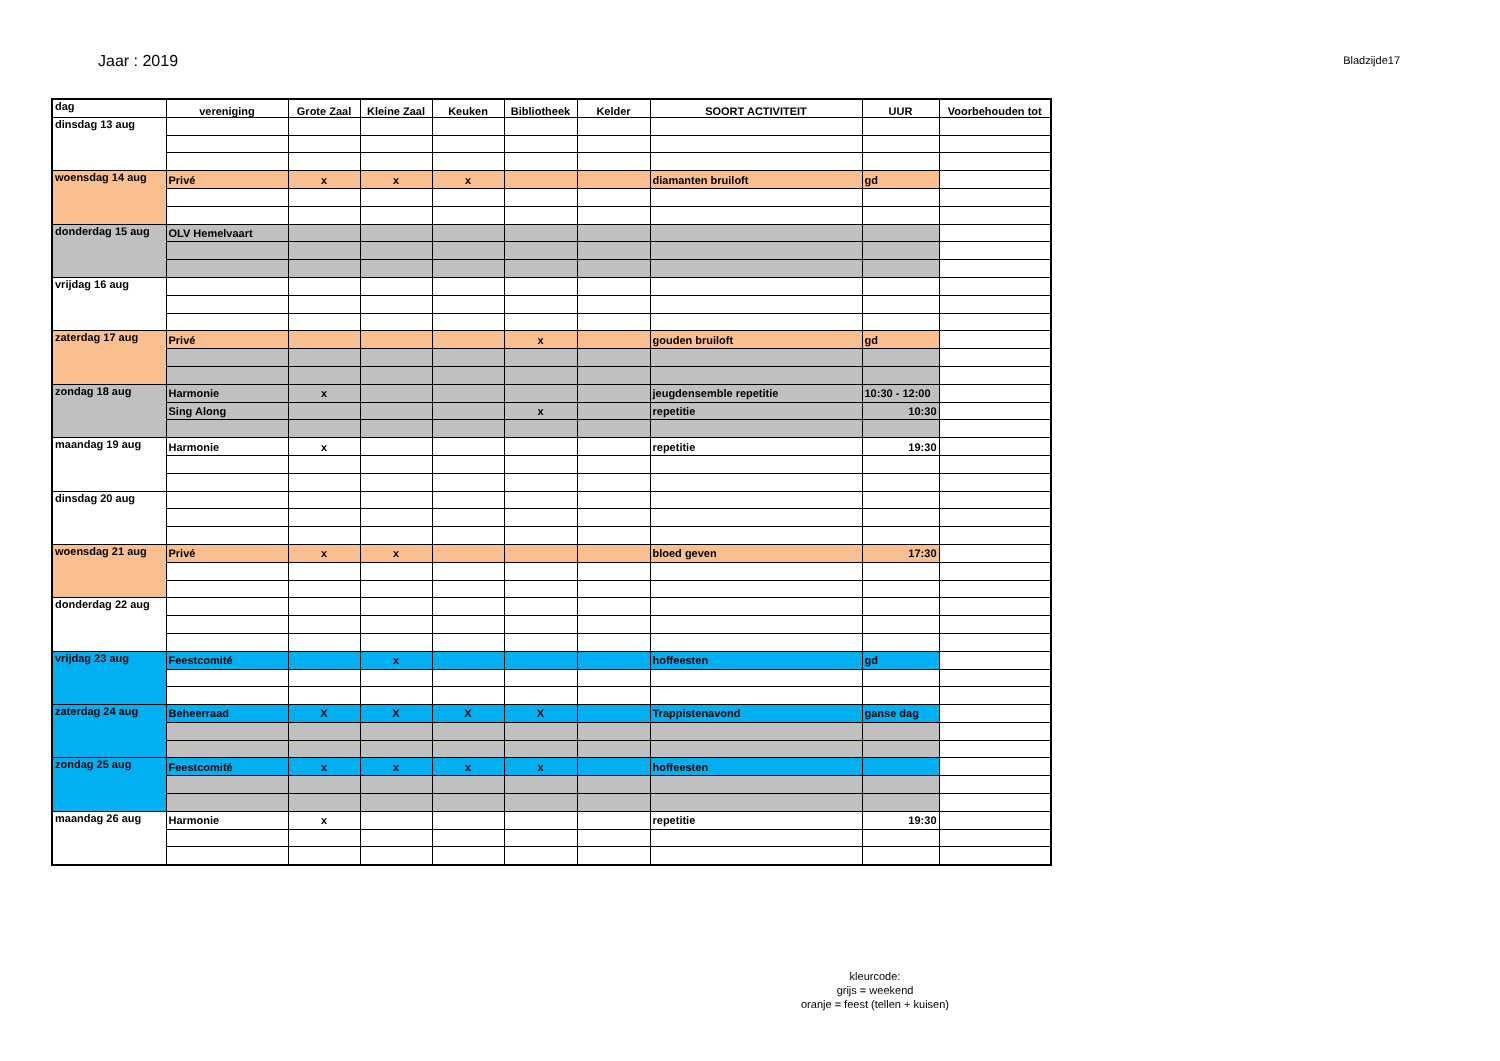Jaar : 2019
Bladzijde17
| dag | vereniging | Grote Zaal | Kleine Zaal | Keuken | Bibliotheek | Kelder | SOORT ACTIVITEIT | UUR | Voorbehouden tot |
| --- | --- | --- | --- | --- | --- | --- | --- | --- | --- |
| dinsdag 13 aug | | | | | | | | | |
| woensdag 14 aug | Privé | x | x | x | | | diamanten bruiloft | gd | |
| donderdag 15 aug | OLV Hemelvaart | | | | | | | | |
| vrijdag 16 aug | | | | | | | | | |
| zaterdag 17 aug | Privé | | | | x | | gouden bruiloft | gd | |
| zondag 18 aug | Harmonie | x | | | | | jeugdensemble repetitie | 10:30 - 12:00 | |
| | Sing Along | | | | x | | repetitie | 10:30 | |
| maandag 19 aug | Harmonie | x | | | | | repetitie | 19:30 | |
| dinsdag 20 aug | | | | | | | | | |
| woensdag 21 aug | Privé | x | x | | | | bloed geven | 17:30 | |
| donderdag 22 aug | | | | | | | | | |
| vrijdag 23 aug | Feestcomité | | x | | | | hoffeesten | gd | |
| zaterdag 24 aug | Beheerraad | X | X | X | X | | Trappistenavond | ganse dag | |
| zondag 25 aug | Feestcomité | x | x | x | x | | hoffeesten | | |
| maandag 26 aug | Harmonie | x | | | | | repetitie | 19:30 | |
kleurcode:
grijs = weekend
oranje = feest (tellen + kuisen)